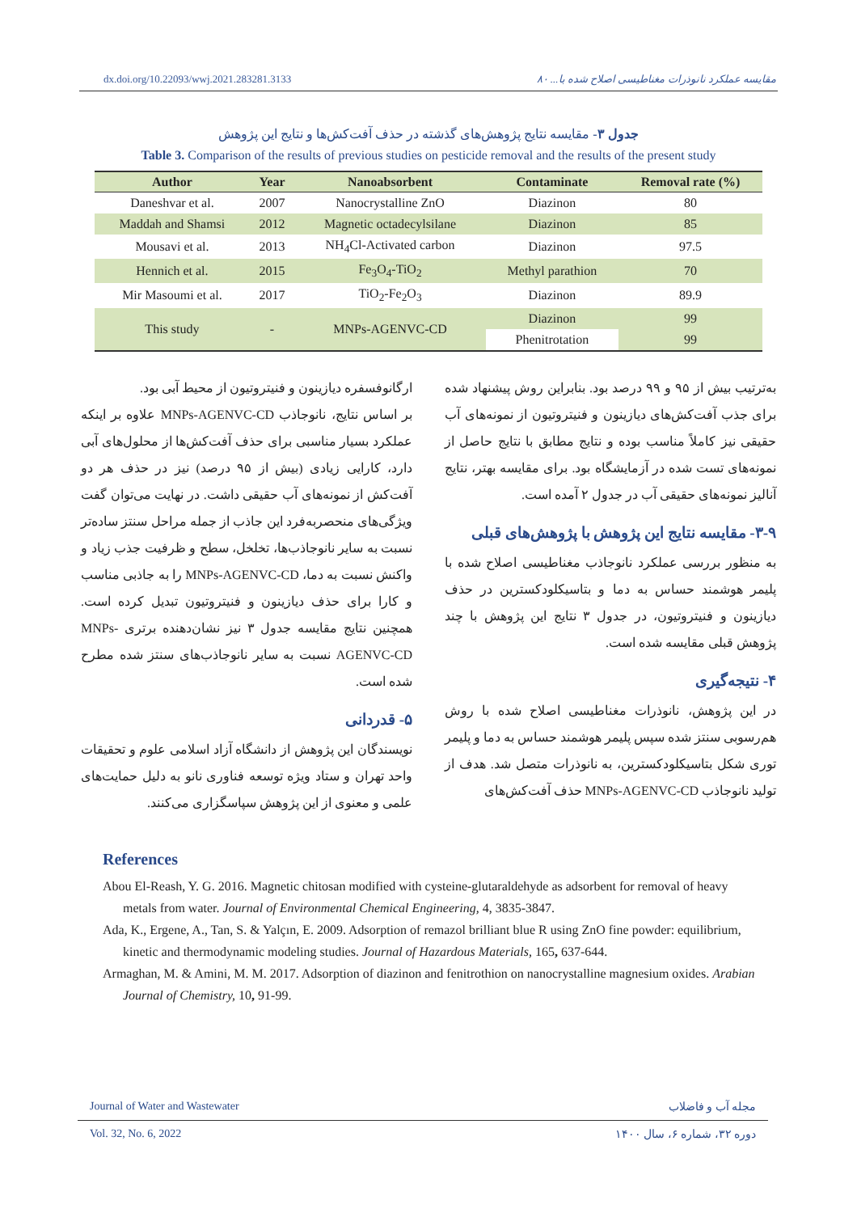dx.doi.org/10.22093/wwj.2021.283281.3133 مقایسه عملکرد نانوذرات مغناطیسی اصلاح شده با... ۸۰
جدول ۳- مقایسه نتایج پژوهش‌های گذشته در حذف آفت‌کش‌ها و نتایج این پژوهش
Table 3. Comparison of the results of previous studies on pesticide removal and the results of the present study
| Author | Year | Nanoabsorbent | Contaminate | Removal rate (%) |
| --- | --- | --- | --- | --- |
| Daneshvar et al. | 2007 | Nanocrystalline ZnO | Diazinon | 80 |
| Maddah and Shamsi | 2012 | Magnetic octadecylsilane | Diazinon | 85 |
| Mousavi et al. | 2013 | NH<sub>4</sub>Cl-Activated carbon | Diazinon | 97.5 |
| Hennich et al. | 2015 | Fe<sub>3</sub>O<sub>4</sub>-TiO<sub>2</sub> | Methyl parathion | 70 |
| Mir Masoumi et al. | 2017 | TiO<sub>2</sub>-Fe<sub>2</sub>O<sub>3</sub> | Diazinon | 89.9 |
| This study | - | MNPs-AGENVC-CD | Diazinon | 99 |
| | | | Phenitrotation | 99 |
به‌ترتیب بیش از ۹۵ و ۹۹ درصد بود. بنابراین روش پیشنهاد شده برای جذب آفت‌کش‌های دیازینون و فنیتروتیون از نمونه‌های آب حقیقی نیز کاملاً مناسب بوده و نتایج مطابق با نتایج حاصل از نمونه‌های تست شده در آزمایشگاه بود. برای مقایسه بهتر، نتایج آنالیز نمونه‌های حقیقی آب در جدول ۲ آمده است.
۳-۹- مقایسه نتایج این پژوهش با پژوهش‌های قبلی
به منظور بررسی عملکرد نانوجاذب مغناطیسی اصلاح شده با پلیمر هوشمند حساس به دما و بتاسیکلودکسترین در حذف دیازینون و فنیتروتیون، در جدول ۳ نتایج این پژوهش با چند پژوهش قبلی مقایسه شده است.
۴- نتیجه‌گیری
در این پژوهش، نانوذرات مغناطیسی اصلاح شده با روش هم‌رسوبی سنتز شده سپس پلیمر هوشمند حساس به دما و پلیمر توری شکل بتاسیکلودکسترین، به نانوذرات متصل شد. هدف از تولید نانوجاذب MNPs-AGENVC-CD حذف آفت‌کش‌های
ارگانوفسفره دیازینون و فنیتروتیون از محیط آبی بود.
بر اساس نتایج، نانوجاذب MNPs-AGENVC-CD علاوه بر اینکه عملکرد بسیار مناسبی برای حذف آفت‌کش‌ها از محلول‌های آبی دارد، کارایی زیادی (بیش از ۹۵ درصد) نیز در حذف هر دو آفت‌کش از نمونه‌های آب حقیقی داشت. در نهایت می‌توان گفت ویژگی‌های منحصربه‌فرد این جاذب از جمله مراحل سنتز ساده‌تر نسبت به سایر نانوجاذب‌ها، تخلخل، سطح و ظرفیت جذب زیاد و واکنش نسبت به دما، MNPs-AGENVC-CD را به جاذبی مناسب و کارا برای حذف دیازینون و فنیتروتیون تبدیل کرده است. همچنین نتایج مقایسه جدول ۳ نیز نشان‌دهنده برتری MNPs-AGENVC-CD نسبت به سایر نانوجاذب‌های سنتز شده مطرح شده است.
۵- قدردانی
نویسندگان این پژوهش از دانشگاه آزاد اسلامی علوم و تحقیقات واحد تهران و ستاد ویژه توسعه فناوری نانو به دلیل حمایت‌های علمی و معنوی از این پژوهش سپاسگزاری می‌کنند.
References
Abou El-Reash, Y. G. 2016. Magnetic chitosan modified with cysteine-glutaraldehyde as adsorbent for removal of heavy metals from water. Journal of Environmental Chemical Engineering, 4, 3835-3847.
Ada, K., Ergene, A., Tan, S. & Yalçın, E. 2009. Adsorption of remazol brilliant blue R using ZnO fine powder: equilibrium, kinetic and thermodynamic modeling studies. Journal of Hazardous Materials, 165, 637-644.
Armaghan, M. & Amini, M. M. 2017. Adsorption of diazinon and fenitrothion on nanocrystalline magnesium oxides. Arabian Journal of Chemistry, 10, 91-99.
Journal of Water and Wastewater مجله آب و فاضلاب
Vol. 32, No. 6, 2022 دوره ۳۲، شماره ۶، سال ۱۴۰۰